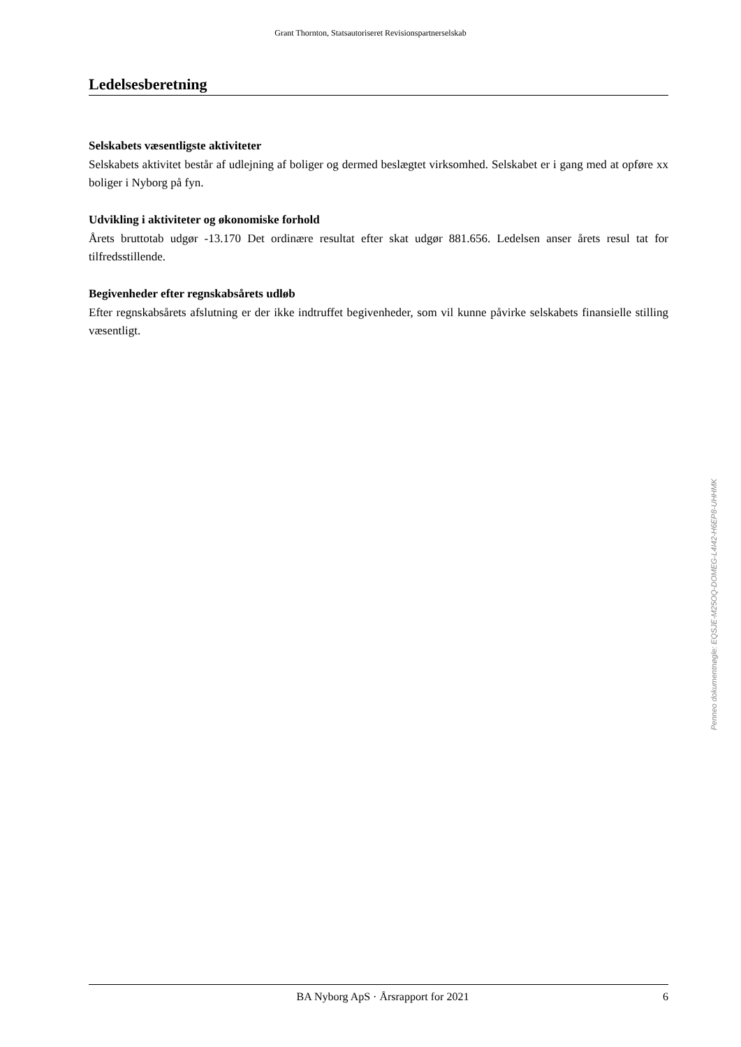Grant Thornton, Statsautoriseret Revisionspartnerselskab
Ledelsesberetning
Selskabets væsentligste aktiviteter
Selskabets aktivitet består af udlejning af boliger og dermed beslægtet virksomhed. Selskabet er i gang med at opføre xx boliger i Nyborg på fyn.
Udvikling i aktiviteter og økonomiske forhold
Årets bruttotab udgør -13.170 Det ordinære resultat efter skat udgør 881.656. Ledelsen anser årets resul tat for tilfredsstillende.
Begivenheder efter regnskabsårets udløb
Efter regnskabsårets afslutning er der ikke indtruffet begivenheder, som vil kunne påvirke selskabets finansielle stilling væsentligt.
Penneo dokumentnøgle: EQSJE-M25OQ-DOMEG-L4I42-H6EP8-UHHMK
BA Nyborg ApS · Årsrapport for 2021 6